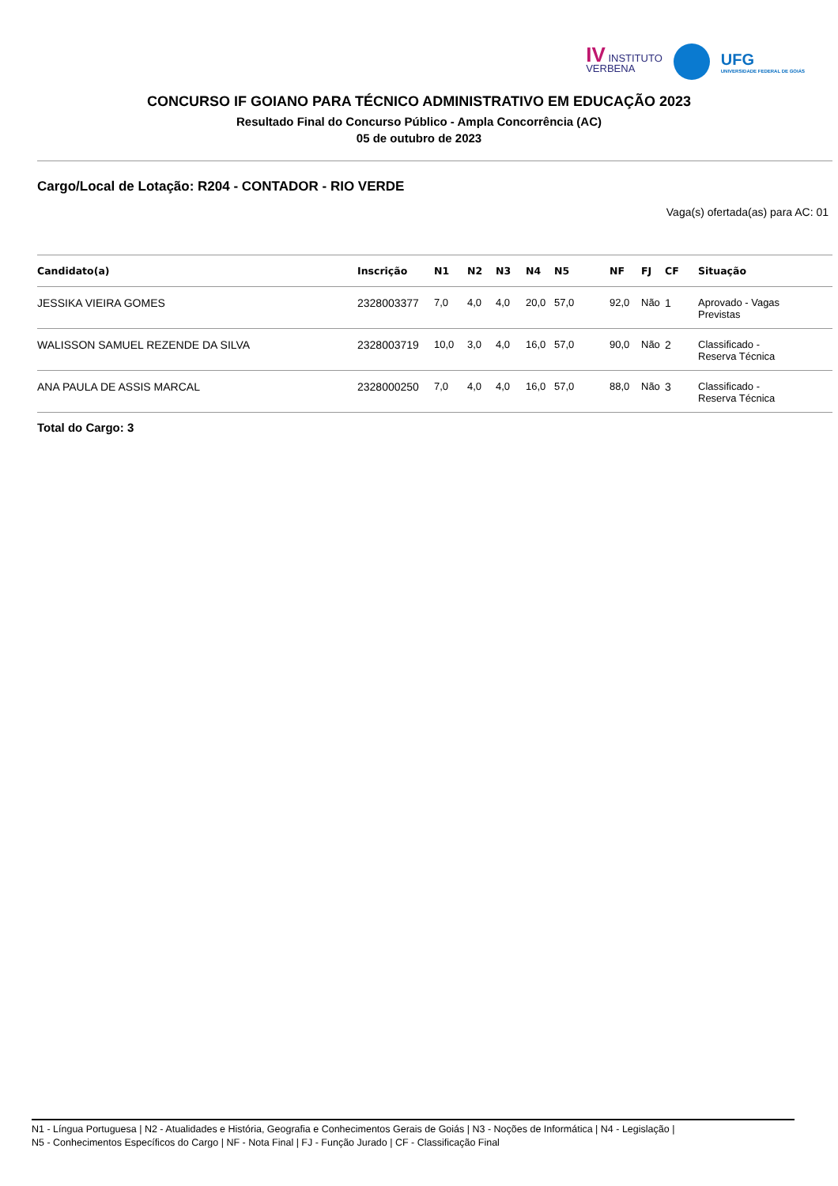IV INSTITUTO
VERBENA
UFG
UNIVERSIDADE FEDERAL DE GOIÁS
CONCURSO IF GOIANO PARA TÉCNICO ADMINISTRATIVO EM EDUCAÇÃO 2023
Resultado Final do Concurso Público - Ampla Concorrência (AC)
05 de outubro de 2023
Cargo/Local de Lotação: R204 - CONTADOR - RIO VERDE
Vaga(s) ofertada(as) para AC: 01
| Candidato(a) | Inscrição | N1 | N2 | N3 | N4 | N5 | NF | FJ | CF | Situação |
| --- | --- | --- | --- | --- | --- | --- | --- | --- | --- | --- |
| JESSIKA VIEIRA GOMES | 2328003377 | 7,0 | 4,0 | 4,0 | 20,0 | 57,0 | 92,0 | Não | 1 | Aprovado - Vagas Previstas |
| WALISSON SAMUEL REZENDE DA SILVA | 2328003719 | 10,0 | 3,0 | 4,0 | 16,0 | 57,0 | 90,0 | Não | 2 | Classificado - Reserva Técnica |
| ANA PAULA DE ASSIS MARCAL | 2328000250 | 7,0 | 4,0 | 4,0 | 16,0 | 57,0 | 88,0 | Não | 3 | Classificado - Reserva Técnica |
Total do Cargo: 3
N1 - Língua Portuguesa | N2 - Atualidades e História, Geografia e Conhecimentos Gerais de Goiás | N3 - Noções de Informática | N4 - Legislação |
N5 - Conhecimentos Específicos do Cargo | NF - Nota Final | FJ - Função Jurado | CF - Classificação Final